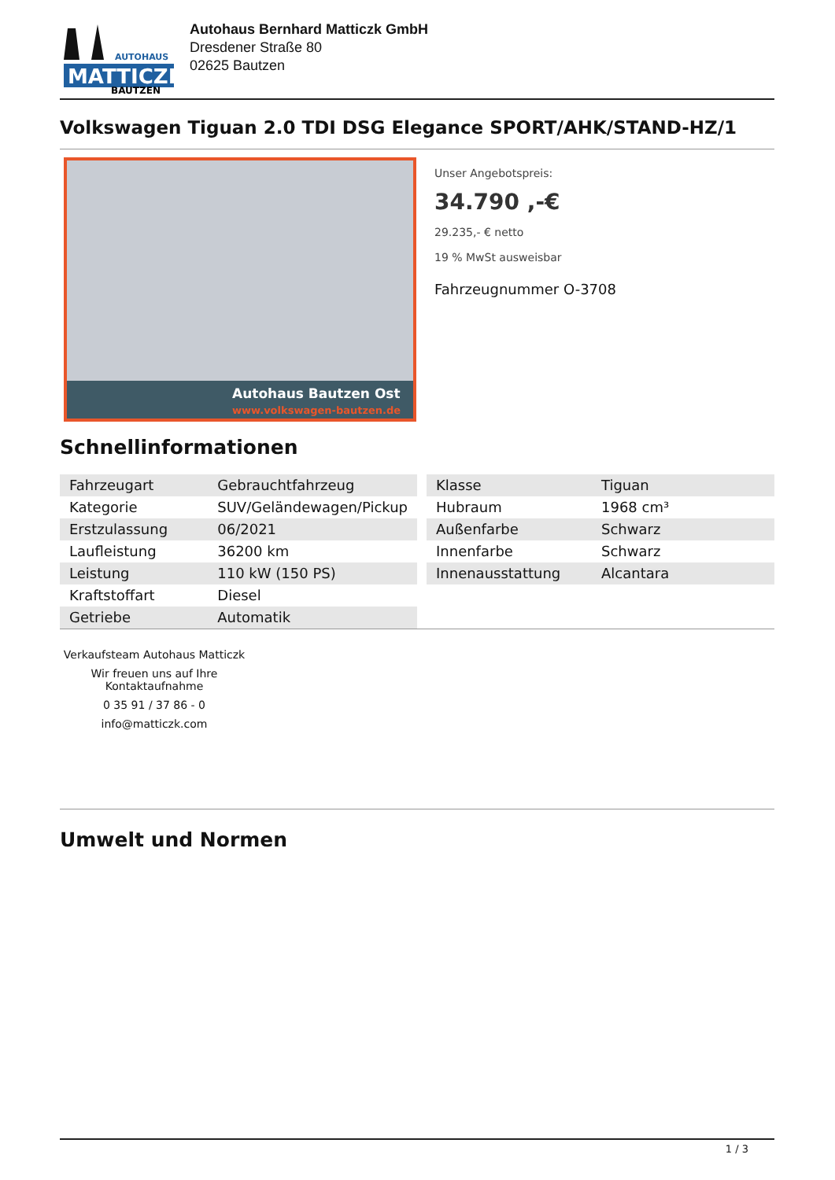MATTICZK
BAUTZEN
AUTOHAUS
Autohaus Bernhard Matticzk GmbH
Dresdener Straße 80
02625 Bautzen
Volkswagen Tiguan 2.0 TDI DSG Elegance SPORT/AHK/STAND-HZ/1
Autohaus Bautzen Ost
www.volkswagen-bautzen.de
Unser Angebotspreis:
34.790 ,-€
29.235,- € netto
19 % MwSt ausweisbar
Fahrzeugnummer O-3708
Schnellinformationen
| Fahrzeugart | Gebrauchtfahrzeug |
| Kategorie | SUV/Geländewagen/Pickup |
| Erstzulassung | 06/2021 |
| Laufleistung | 36200 km |
| Leistung | 110 kW (150 PS) |
| Kraftstoffart | Diesel |
| Getriebe | Automatik |
| Klasse | Tiguan |
| Hubraum | 1968 cm³ |
| Außenfarbe | Schwarz |
| Innenfarbe | Schwarz |
| Innenausstattung | Alcantara |
Verkaufsteam Autohaus Matticzk
Wir freuen uns auf Ihre Kontaktaufnahme
0 35 91 / 37 86 - 0
info@matticzk.com
Umwelt und Normen
1 / 3